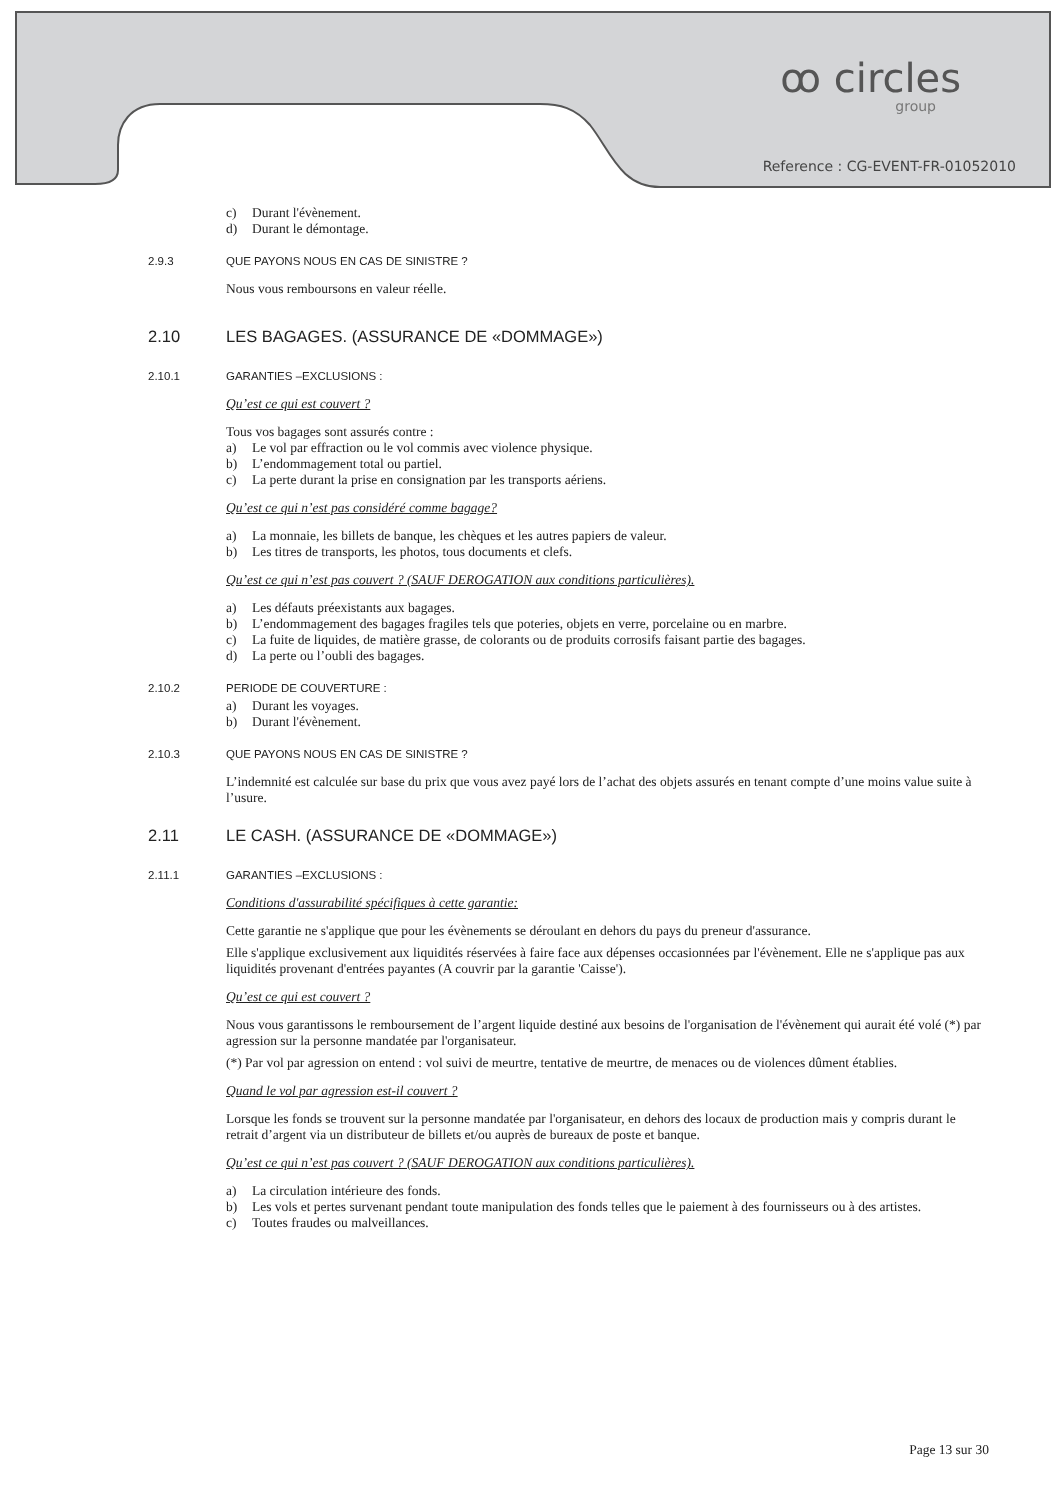ꝏ circles
group
Reference : CG-EVENT-FR-01052010
c) Durant l'évènement.
d) Durant le démontage.
2.9.3 QUE PAYONS NOUS EN CAS DE SINISTRE ?
Nous vous remboursons en valeur réelle.
2.10 LES BAGAGES. (ASSURANCE DE «DOMMAGE»)
2.10.1 GARANTIES –EXCLUSIONS :
Qu’est ce qui est couvert ?
Tous vos bagages sont assurés contre :
a) Le vol par effraction ou le vol commis avec violence physique.
b) L’endommagement total ou partiel.
c) La perte durant la prise en consignation par les transports aériens.
Qu’est ce qui n’est pas considéré comme bagage?
a) La monnaie, les billets de banque, les chèques et les autres papiers de valeur.
b) Les titres de transports, les photos, tous documents et clefs.
Qu’est ce qui n’est pas couvert ? (SAUF DEROGATION aux conditions particulières).
a) Les défauts préexistants aux bagages.
b) L’endommagement des bagages fragiles tels que poteries, objets en verre, porcelaine ou en marbre.
c) La fuite de liquides, de matière grasse, de colorants ou de produits corrosifs faisant partie des bagages.
d) La perte ou l’oubli des bagages.
2.10.2 PERIODE DE COUVERTURE :
a) Durant les voyages.
b) Durant l'évènement.
2.10.3 QUE PAYONS NOUS EN CAS DE SINISTRE ?
L’indemnité est calculée sur base du prix que vous avez payé lors de l’achat des objets assurés en tenant compte d’une moins value suite à l’usure.
2.11 LE CASH. (ASSURANCE DE «DOMMAGE»)
2.11.1 GARANTIES –EXCLUSIONS :
Conditions d'assurabilité spécifiques à cette garantie:
Cette garantie ne s'applique que pour les évènements se déroulant en dehors du pays du preneur d'assurance.
Elle s'applique exclusivement aux liquidités réservées à faire face aux dépenses occasionnées par l'évènement. Elle ne s'applique pas aux liquidités provenant d'entrées payantes (A couvrir par la garantie 'Caisse').
Qu’est ce qui est couvert ?
Nous vous garantissons le remboursement de l’argent liquide destiné aux besoins de l'organisation de l'évènement qui aurait été volé (*) par agression sur la personne mandatée par l'organisateur.
(*) Par vol par agression on entend : vol suivi de meurtre, tentative de meurtre, de menaces ou de violences dûment établies.
Quand le vol par agression est-il couvert ?
Lorsque les fonds se trouvent sur la personne mandatée par l'organisateur, en dehors des locaux de production mais y compris durant le retrait d’argent via un distributeur de billets et/ou auprès de bureaux de poste et banque.
Qu’est ce qui n’est pas couvert ? (SAUF DEROGATION aux conditions particulières).
a) La circulation intérieure des fonds.
b) Les vols et pertes survenant pendant toute manipulation des fonds telles que le paiement à des fournisseurs ou à des artistes.
c) Toutes fraudes ou malveillances.
Page 13 sur 30